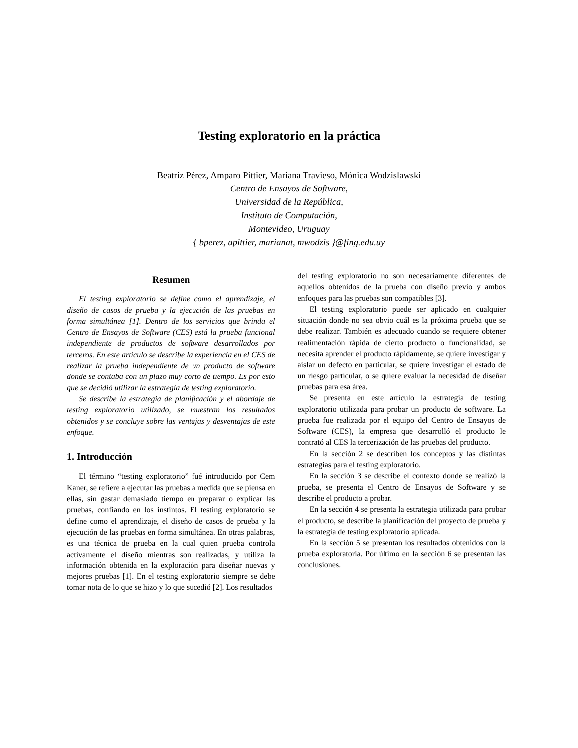Testing exploratorio en la práctica
Beatriz Pérez, Amparo Pittier, Mariana Travieso, Mónica Wodzislawski
Centro de Ensayos de Software,
Universidad de la República,
Instituto de Computación,
Montevideo, Uruguay
{ bperez, apittier, marianat, mwodzis }@fing.edu.uy
Resumen
El testing exploratorio se define como el aprendizaje, el diseño de casos de prueba y la ejecución de las pruebas en forma simultánea [1]. Dentro de los servicios que brinda el Centro de Ensayos de Software (CES) está la prueba funcional independiente de productos de software desarrollados por terceros. En este artículo se describe la experiencia en el CES de realizar la prueba independiente de un producto de software donde se contaba con un plazo muy corto de tiempo. Es por esto que se decidió utilizar la estrategia de testing exploratorio.
Se describe la estrategia de planificación y el abordaje de testing exploratorio utilizado, se muestran los resultados obtenidos y se concluye sobre las ventajas y desventajas de este enfoque.
1. Introducción
El término “testing exploratorio” fué introducido por Cem Kaner, se refiere a ejecutar las pruebas a medida que se piensa en ellas, sin gastar demasiado tiempo en preparar o explicar las pruebas, confiando en los instintos. El testing exploratorio se define como el aprendizaje, el diseño de casos de prueba y la ejecución de las pruebas en forma simultánea. En otras palabras, es una técnica de prueba en la cual quien prueba controla activamente el diseño mientras son realizadas, y utiliza la información obtenida en la exploración para diseñar nuevas y mejores pruebas [1]. En el testing exploratorio siempre se debe tomar nota de lo que se hizo y lo que sucedió [2]. Los resultados
del testing exploratorio no son necesariamente diferentes de aquellos obtenidos de la prueba con diseño previo y ambos enfoques para las pruebas son compatibles [3].
El testing exploratorio puede ser aplicado en cualquier situación donde no sea obvio cuál es la próxima prueba que se debe realizar. También es adecuado cuando se requiere obtener realimentación rápida de cierto producto o funcionalidad, se necesita aprender el producto rápidamente, se quiere investigar y aislar un defecto en particular, se quiere investigar el estado de un riesgo particular, o se quiere evaluar la necesidad de diseñar pruebas para esa área.
Se presenta en este artículo la estrategia de testing exploratorio utilizada para probar un producto de software. La prueba fue realizada por el equipo del Centro de Ensayos de Software (CES), la empresa que desarrolló el producto le contrató al CES la tercerización de las pruebas del producto.
En la sección 2 se describen los conceptos y las distintas estrategias para el testing exploratorio.
En la sección 3 se describe el contexto donde se realizó la prueba, se presenta el Centro de Ensayos de Software y se describe el producto a probar.
En la sección 4 se presenta la estrategia utilizada para probar el producto, se describe la planificación del proyecto de prueba y la estrategia de testing exploratorio aplicada.
En la sección 5 se presentan los resultados obtenidos con la prueba exploratoria. Por último en la sección 6 se presentan las conclusiones.